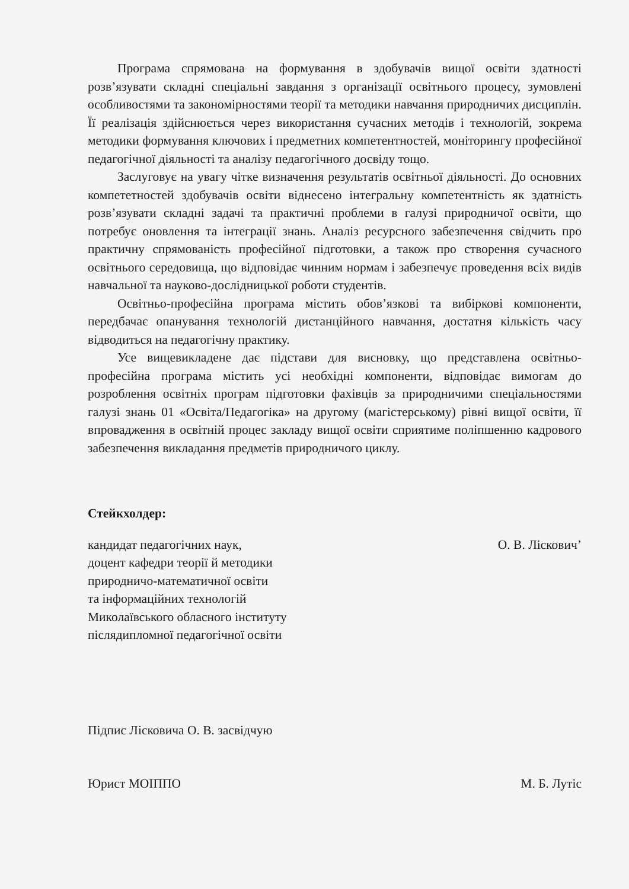Програма спрямована на формування в здобувачів вищої освіти здатності розв’язувати складні спеціальні завдання з організації освітнього процесу, зумовлені особливостями та закономірностями теорії та методики навчання природничих дисциплін. Її реалізація здійснюється через використання сучасних методів і технологій, зокрема методики формування ключових і предметних компетентностей, моніторингу професійної педагогічної діяльності та аналізу педагогічного досвіду тощо.
Заслуговує на увагу чітке визначення результатів освітньої діяльності. До основних компететностей здобувачів освіти віднесено інтегральну компетентність як здатність розв’язувати складні задачі та практичні проблеми в галузі природничої освіти, що потребує оновлення та інтеграції знань. Аналіз ресурсного забезпечення свідчить про практичну спрямованість професійної підготовки, а також про створення сучасного освітнього середовища, що відповідає чинним нормам і забезпечує проведення всіх видів навчальної та науково-дослідницької роботи студентів.
Освітньо-професійна програма містить обов’язкові та вибіркові компоненти, передбачає опанування технологій дистанційного навчання, достатня кількість часу відводиться на педагогічну практику.
Усе вищевикладене дає підстави для висновку, що представлена освітньо-професійна програма містить усі необхідні компоненти, відповідає вимогам до розроблення освітніх програм підготовки фахівців за природничими спеціальностями галузі знань 01 «Освіта/Педагогіка» на другому (магістерському) рівні вищої освіти, її впровадження в освітній процес закладу вищої освіти сприятиме поліпшенню кадрового забезпечення викладання предметів природничого циклу.
Стейкхолдер:
кандидат педагогічних наук,
доцент кафедри теорії й методики
природничо-математичної освіти
та інформаційних технологій
Миколаївського обласного інституту
післядипломної педагогічної освіти
О. В. Лісковичʼ
Підпис Лісковича О. В. засвідчую
Юрист МОІППО М. Б. Лутіс